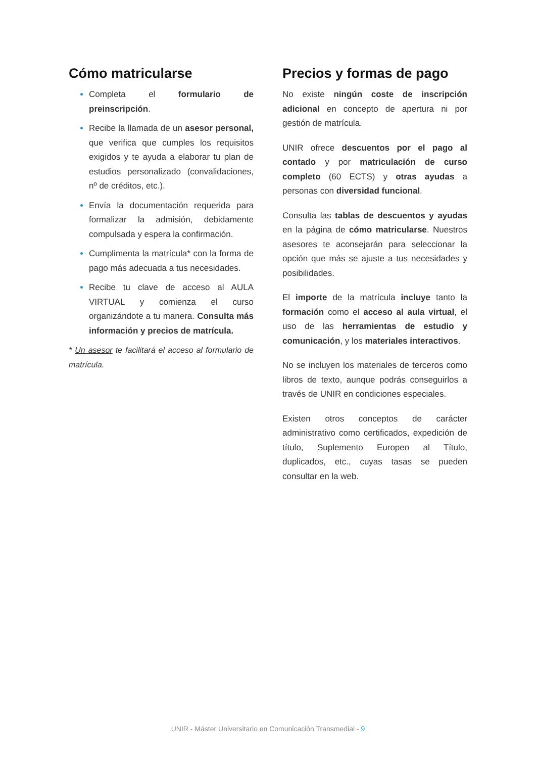Cómo matricularse
Completa el formulario de preinscripción.
Recibe la llamada de un asesor personal, que verifica que cumples los requisitos exigidos y te ayuda a elaborar tu plan de estudios personalizado (convalidaciones, nº de créditos, etc.).
Envía la documentación requerida para formalizar la admisión, debidamente compulsada y espera la confirmación.
Cumplimenta la matrícula* con la forma de pago más adecuada a tus necesidades.
Recibe tu clave de acceso al AULA VIRTUAL y comienza el curso organizándote a tu manera. Consulta más información y precios de matrícula.
* Un asesor te facilitará el acceso al formulario de matrícula.
Precios y formas de pago
No existe ningún coste de inscripción adicional en concepto de apertura ni por gestión de matrícula.
UNIR ofrece descuentos por el pago al contado y por matriculación de curso completo (60 ECTS) y otras ayudas a personas con diversidad funcional.
Consulta las tablas de descuentos y ayudas en la página de cómo matricularse. Nuestros asesores te aconsejarán para seleccionar la opción que más se ajuste a tus necesidades y posibilidades.
El importe de la matrícula incluye tanto la formación como el acceso al aula virtual, el uso de las herramientas de estudio y comunicación, y los materiales interactivos.
No se incluyen los materiales de terceros como libros de texto, aunque podrás conseguirlos a través de UNIR en condiciones especiales.
Existen otros conceptos de carácter administrativo como certificados, expedición de título, Suplemento Europeo al Título, duplicados, etc., cuyas tasas se pueden consultar en la web.
UNIR - Máster Universitario en Comunicación Transmedial - 9